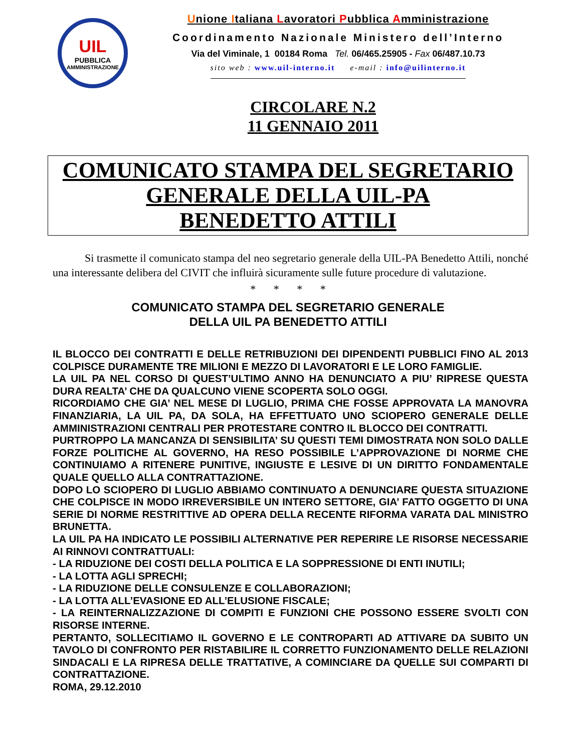UIL
PUBBLICA
AMMINISTRAZIONE
Unione Italiana Lavoratori Pubblica Amministrazione
Coordinamento Nazionale Ministero dell’Interno
Via del Viminale, 1 00184 Roma Tel. 06/465.25905 - Fax 06/487.10.73
sito web : www.uil-interno.it e-mail : info@uilinterno.it
CIRCOLARE N.2
11 GENNAIO 2011
COMUNICATO STAMPA DEL SEGRETARIO
GENERALE DELLA UIL-PA
BENEDETTO ATTILI
Si trasmette il comunicato stampa del neo segretario generale della UIL-PA Benedetto Attili, nonché una interessante delibera del CIVIT che influirà sicuramente sulle future procedure di valutazione.
* * * *
COMUNICATO STAMPA DEL SEGRETARIO GENERALE
DELLA UIL PA BENEDETTO ATTILI
IL BLOCCO DEI CONTRATTI E DELLE RETRIBUZIONI DEI DIPENDENTI PUBBLICI FINO AL 2013 COLPISCE DURAMENTE TRE MILIONI E MEZZO DI LAVORATORI E LE LORO FAMIGLIE.
LA UIL PA NEL CORSO DI QUEST’ULTIMO ANNO HA DENUNCIATO A PIU’ RIPRESE QUESTA DURA REALTA’ CHE DA QUALCUNO VIENE SCOPERTA SOLO OGGI.
RICORDIAMO CHE GIA’ NEL MESE DI LUGLIO, PRIMA CHE FOSSE APPROVATA LA MANOVRA FINANZIARIA, LA UIL PA, DA SOLA, HA EFFETTUATO UNO SCIOPERO GENERALE DELLE AMMINISTRAZIONI CENTRALI PER PROTESTARE CONTRO IL BLOCCO DEI CONTRATTI.
PURTROPPO LA MANCANZA DI SENSIBILITA’ SU QUESTI TEMI DIMOSTRATA NON SOLO DALLE FORZE POLITICHE AL GOVERNO, HA RESO POSSIBILE L’APPROVAZIONE DI NORME CHE CONTINUIAMO A RITENERE PUNITIVE, INGIUSTE E LESIVE DI UN DIRITTO FONDAMENTALE QUALE QUELLO ALLA CONTRATTAZIONE.
DOPO LO SCIOPERO DI LUGLIO ABBIAMO CONTINUATO A DENUNCIARE QUESTA SITUAZIONE CHE COLPISCE IN MODO IRREVERSIBILE UN INTERO SETTORE, GIA’ FATTO OGGETTO DI UNA SERIE DI NORME RESTRITTIVE AD OPERA DELLA RECENTE RIFORMA VARATA DAL MINISTRO BRUNETTA.
LA UIL PA HA INDICATO LE POSSIBILI ALTERNATIVE PER REPERIRE LE RISORSE NECESSARIE AI RINNOVI CONTRATTUALI:
- LA RIDUZIONE DEI COSTI DELLA POLITICA E LA SOPPRESSIONE DI ENTI INUTILI;
- LA LOTTA AGLI SPRECHI;
- LA RIDUZIONE DELLE CONSULENZE E COLLABORAZIONI;
- LA LOTTA ALL’EVASIONE ED ALL’ELUSIONE FISCALE;
- LA REINTERNALIZZAZIONE DI COMPITI E FUNZIONI CHE POSSONO ESSERE SVOLTI CON RISORSE INTERNE.
PERTANTO, SOLLECITIAMO IL GOVERNO E LE CONTROPARTI AD ATTIVARE DA SUBITO UN TAVOLO DI CONFRONTO PER RISTABILIRE IL CORRETTO FUNZIONAMENTO DELLE RELAZIONI SINDACALI E LA RIPRESA DELLE TRATTATIVE, A COMINCIARE DA QUELLE SUI COMPARTI DI CONTRATTAZIONE.
ROMA, 29.12.2010